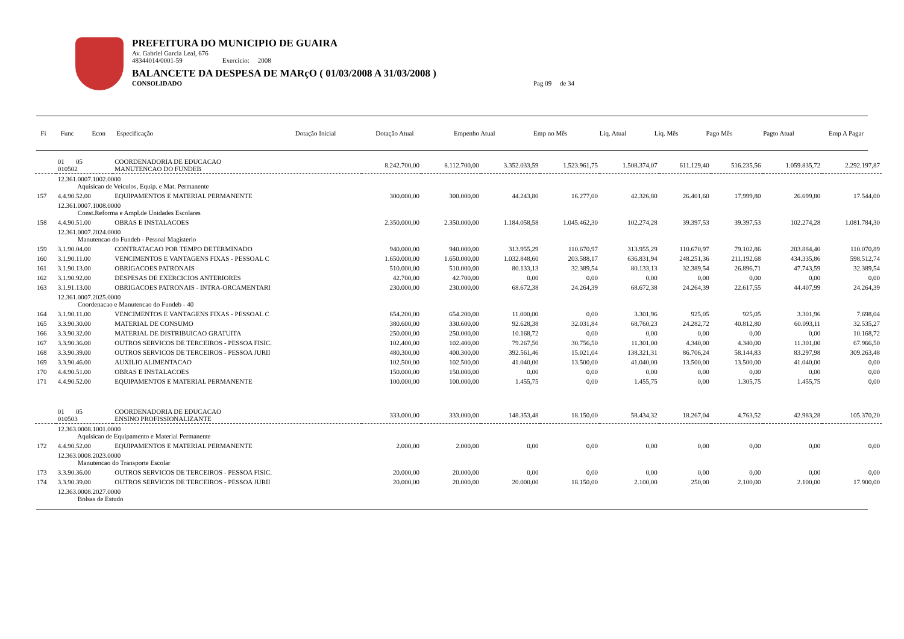PREFEITURA DO MUNICIPIO DE GUAIRA
Av. Gabriel Garcia Leal, 676
48344014/0001-59 Exercício: 2008
BALANCETE DA DESPESA DE MARçO ( 01/03/2008 A 31/03/2008 )
CONSOLIDADO Pag 09 de 34
| Fi | Func | Econ | Especificação | Dotação Inicial | Dotação Atual | Empenho Atual | Emp no Mês | Liq. Atual | Liq. Mês | Pago Mês | Pagto Atual | Emp A Pagar |
| --- | --- | --- | --- | --- | --- | --- | --- | --- | --- | --- | --- | --- |
| | 01 05 010502 | COORDENADORIA DE EDUCACAO MANUTENCAO DO FUNDEB | 8.242.700,00 | 8.112.700,00 | 3.352.033,59 | 1.523.961,75 | 1.508.374,07 | 611.129,40 | 516.235,56 | 1.059.835,72 | 2.292.197,87 |
| | 12.361.0007.1002.0000 Aquisicao de Veiculos, Equip. e Mat. Permanente | | | | | | | | | | |
| 157 | 4.4.90.52.00 | EQUIPAMENTOS E MATERIAL PERMANENTE | 300.000,00 | 300.000,00 | 44.243,80 | 16.277,00 | 42.326,80 | 26.401,60 | 17.999,80 | 26.699,80 | 17.544,00 |
| | 12.361.0007.1008.0000 Const.Reforma e Ampl.de Unidades Escolares | | | | | | | | | | |
| 158 | 4.4.90.51.00 | OBRAS E INSTALACOES | 2.350.000,00 | 2.350.000,00 | 1.184.058,58 | 1.045.462,30 | 102.274,28 | 39.397,53 | 39.397,53 | 102.274,28 | 1.081.784,30 |
| | 12.361.0007.2024.0000 Manutencao do Fundeb - Pessoal Magisterio | | | | | | | | | | |
| 159 | 3.1.90.04.00 | CONTRATACAO POR TEMPO DETERMINADO | 940.000,00 | 940.000,00 | 313.955,29 | 110.670,97 | 313.955,29 | 110.670,97 | 79.102,86 | 203.884,40 | 110.070,89 |
| 160 | 3.1.90.11.00 | VENCIMENTOS E VANTAGENS FIXAS - PESSOAL C | 1.650.000,00 | 1.650.000,00 | 1.032.848,60 | 203.588,17 | 636.831,94 | 248.251,36 | 211.192,68 | 434.335,86 | 598.512,74 |
| 161 | 3.1.90.13.00 | OBRIGACOES PATRONAIS | 510.000,00 | 510.000,00 | 80.133,13 | 32.389,54 | 80.133,13 | 32.389,54 | 26.896,71 | 47.743,59 | 32.389,54 |
| 162 | 3.1.90.92.00 | DESPESAS DE EXERCICIOS ANTERIORES | 42.700,00 | 42.700,00 | 0,00 | 0,00 | 0,00 | 0,00 | 0,00 | 0,00 | 0,00 |
| 163 | 3.1.91.13.00 | OBRIGACOES PATRONAIS - INTRA-ORCAMENTARI | 230.000,00 | 230.000,00 | 68.672,38 | 24.264,39 | 68.672,38 | 24.264,39 | 22.617,55 | 44.407,99 | 24.264,39 |
| | 12.361.0007.2025.0000 Coordenacao e Manutencao do Fundeb - 40 | | | | | | | | | | |
| 164 | 3.1.90.11.00 | VENCIMENTOS E VANTAGENS FIXAS - PESSOAL C | 654.200,00 | 654.200,00 | 11.000,00 | 0,00 | 3.301,96 | 925,05 | 925,05 | 3.301,96 | 7.698,04 |
| 165 | 3.3.90.30.00 | MATERIAL DE CONSUMO | 380.600,00 | 330.600,00 | 92.628,38 | 32.031,84 | 68.760,23 | 24.282,72 | 40.812,80 | 60.093,11 | 32.535,27 |
| 166 | 3.3.90.32.00 | MATERIAL DE DISTRIBUICAO GRATUITA | 250.000,00 | 250.000,00 | 10.168,72 | 0,00 | 0,00 | 0,00 | 0,00 | 0,00 | 10.168,72 |
| 167 | 3.3.90.36.00 | OUTROS SERVICOS DE TERCEIROS - PESSOA FISIC. | 102.400,00 | 102.400,00 | 79.267,50 | 30.756,50 | 11.301,00 | 4.340,00 | 4.340,00 | 11.301,00 | 67.966,50 |
| 168 | 3.3.90.39.00 | OUTROS SERVICOS DE TERCEIROS - PESSOA JURII | 480.300,00 | 400.300,00 | 392.561,46 | 15.021,04 | 138.321,31 | 86.706,24 | 58.144,83 | 83.297,98 | 309.263,48 |
| 169 | 3.3.90.46.00 | AUXILIO ALIMENTACAO | 102.500,00 | 102.500,00 | 41.040,00 | 13.500,00 | 41.040,00 | 13.500,00 | 13.500,00 | 41.040,00 | 0,00 |
| 170 | 4.4.90.51.00 | OBRAS E INSTALACOES | 150.000,00 | 150.000,00 | 0,00 | 0,00 | 0,00 | 0,00 | 0,00 | 0,00 | 0,00 |
| 171 | 4.4.90.52.00 | EQUIPAMENTOS E MATERIAL PERMANENTE | 100.000,00 | 100.000,00 | 1.455,75 | 0,00 | 1.455,75 | 0,00 | 1.305,75 | 1.455,75 | 0,00 |
| | 01 05 010503 | COORDENADORIA DE EDUCACAO ENSINO PROFISSIONALIZANTE | 333.000,00 | 333.000,00 | 148.353,48 | 18.150,00 | 58.434,32 | 18.267,04 | 4.763,52 | 42.983,28 | 105.370,20 |
| | 12.363.0008.1001.0000 Aquisicao de Equipamento e Material Permanente | | | | | | | | | | |
| 172 | 4.4.90.52.00 | EQUIPAMENTOS E MATERIAL PERMANENTE | 2.000,00 | 2.000,00 | 0,00 | 0,00 | 0,00 | 0,00 | 0,00 | 0,00 | 0,00 |
| | 12.363.0008.2023.0000 Manutencao do Transporte Escolar | | | | | | | | | | |
| 173 | 3.3.90.36.00 | OUTROS SERVICOS DE TERCEIROS - PESSOA FISIC. | 20.000,00 | 20.000,00 | 0,00 | 0,00 | 0,00 | 0,00 | 0,00 | 0,00 | 0,00 |
| 174 | 3.3.90.39.00 | OUTROS SERVICOS DE TERCEIROS - PESSOA JURII | 20.000,00 | 20.000,00 | 20.000,00 | 18.150,00 | 2.100,00 | 250,00 | 2.100,00 | 2.100,00 | 17.900,00 |
| | 12.363.0008.2027.0000 Bolsas de Estudo | | | | | | | | | | |